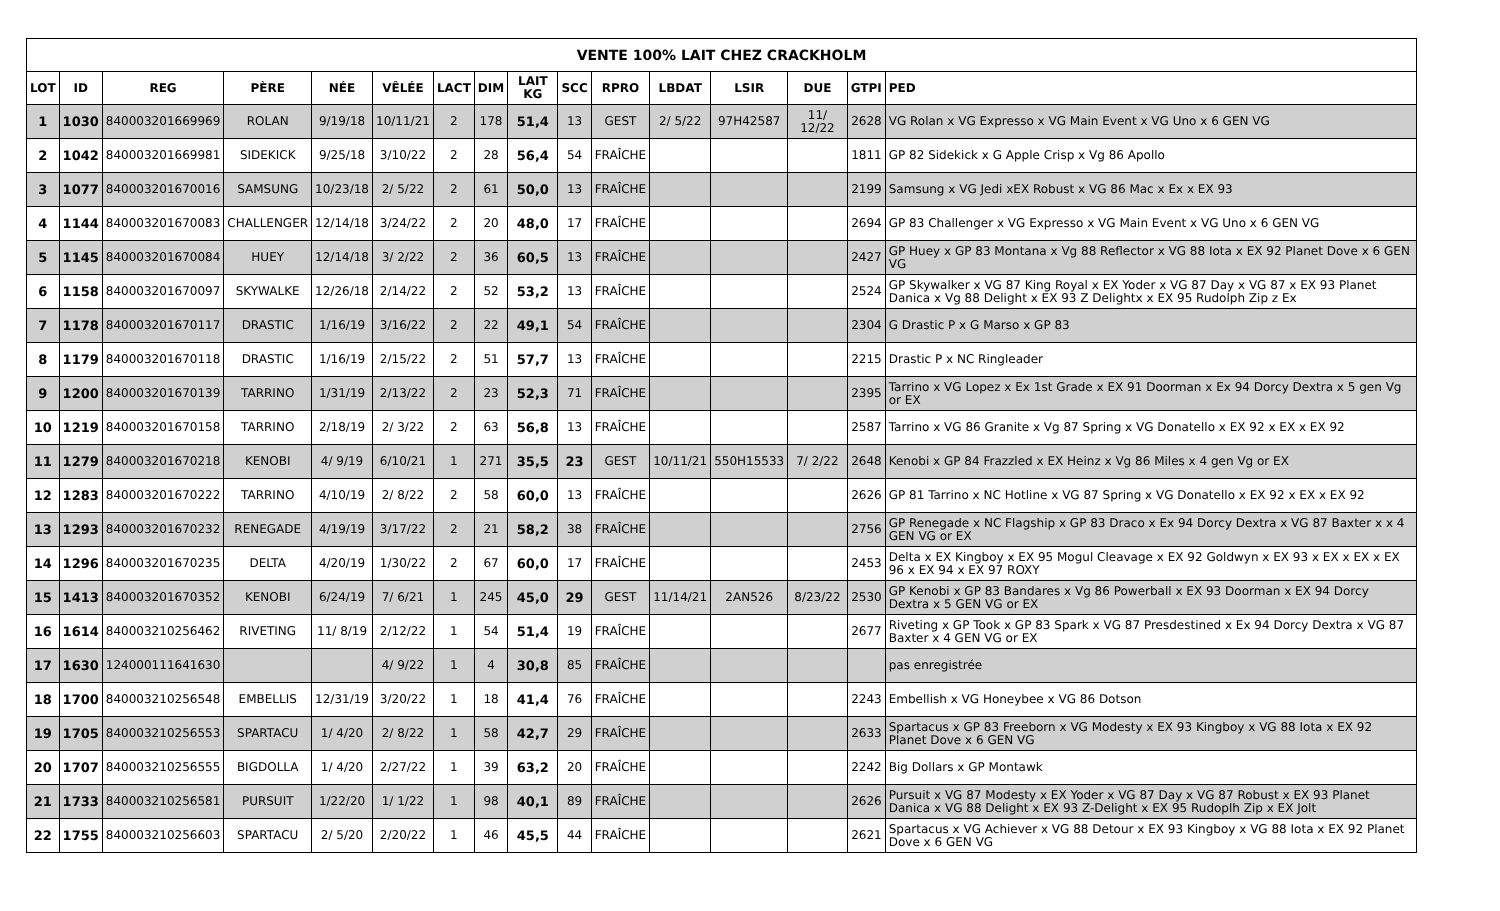| VENTE 100% LAIT CHEZ CRACKHOLM | | | | | | | | | | | | | | | |
| --- | --- | --- | --- | --- | --- | --- | --- | --- | --- | --- | --- | --- | --- | --- | --- |
| LOT | ID | REG | PÈRE | NÉE | VÊLÉE | LACT | DIM | LAIT KG | SCC | RPRO | LBDAT | LSIR | DUE | GTPI | PED |
| 1 | 1030 | 840003201669969 | ROLAN | 9/19/18 | 10/11/21 | 2 | 178 | 51,4 | 13 | GEST | 2/ 5/22 | 97H42587 | 11/ 12/22 | 2628 | VG Rolan x VG Expresso x VG Main Event x VG Uno x 6 GEN VG |
| 2 | 1042 | 840003201669981 | SIDEKICK | 9/25/18 | 3/10/22 | 2 | 28 | 56,4 | 54 | FRAÎCHE | | | | 1811 | GP 82 Sidekick x G Apple Crisp x Vg 86 Apollo |
| 3 | 1077 | 840003201670016 | SAMSUNG | 10/23/18 | 2/ 5/22 | 2 | 61 | 50,0 | 13 | FRAÎCHE | | | | 2199 | Samsung x VG Jedi xEX Robust x VG 86 Mac x Ex x EX 93 |
| 4 | 1144 | 840003201670083 | CHALLENGER | 12/14/18 | 3/24/22 | 2 | 20 | 48,0 | 17 | FRAÎCHE | | | | 2694 | GP 83 Challenger x VG Expresso x VG Main Event x VG Uno x 6 GEN VG |
| 5 | 1145 | 840003201670084 | HUEY | 12/14/18 | 3/ 2/22 | 2 | 36 | 60,5 | 13 | FRAÎCHE | | | | 2427 | GP Huey x GP 83 Montana x Vg 88 Reflector x VG 88 Iota x EX 92 Planet Dove x 6 GEN VG |
| 6 | 1158 | 840003201670097 | SKYWALKE | 12/26/18 | 2/14/22 | 2 | 52 | 53,2 | 13 | FRAÎCHE | | | | 2524 | GP Skywalker x VG 87 King Royal x EX Yoder x VG 87 Day x VG 87 x EX 93 Planet Danica x Vg 88 Delight x EX 93 Z Delightx x EX 95 Rudolph Zip z Ex |
| 7 | 1178 | 840003201670117 | DRASTIC | 1/16/19 | 3/16/22 | 2 | 22 | 49,1 | 54 | FRAÎCHE | | | | 2304 | G Drastic P x G Marso x GP 83 |
| 8 | 1179 | 840003201670118 | DRASTIC | 1/16/19 | 2/15/22 | 2 | 51 | 57,7 | 13 | FRAÎCHE | | | | 2215 | Drastic P x NC Ringleader |
| 9 | 1200 | 840003201670139 | TARRINO | 1/31/19 | 2/13/22 | 2 | 23 | 52,3 | 71 | FRAÎCHE | | | | 2395 | Tarrino x VG Lopez x Ex 1st Grade x EX 91 Doorman x Ex 94 Dorcy Dextra x 5 gen Vg or EX |
| 10 | 1219 | 840003201670158 | TARRINO | 2/18/19 | 2/ 3/22 | 2 | 63 | 56,8 | 13 | FRAÎCHE | | | | 2587 | Tarrino x VG 86 Granite x Vg 87 Spring x VG Donatello x EX 92 x EX x EX 92 |
| 11 | 1279 | 840003201670218 | KENOBI | 4/ 9/19 | 6/10/21 | 1 | 271 | 35,5 | 23 | GEST | 10/11/21 | 550H15533 | 7/ 2/22 | 2648 | Kenobi x GP 84 Frazzled x EX Heinz x Vg 86 Miles x 4 gen Vg or EX |
| 12 | 1283 | 840003201670222 | TARRINO | 4/10/19 | 2/ 8/22 | 2 | 58 | 60,0 | 13 | FRAÎCHE | | | | 2626 | GP 81 Tarrino x NC Hotline x VG 87 Spring x VG Donatello x EX 92 x EX x EX 92 |
| 13 | 1293 | 840003201670232 | RENEGADE | 4/19/19 | 3/17/22 | 2 | 21 | 58,2 | 38 | FRAÎCHE | | | | 2756 | GP Renegade x NC Flagship x GP 83 Draco x Ex 94 Dorcy Dextra x VG 87 Baxter x x 4 GEN VG or EX |
| 14 | 1296 | 840003201670235 | DELTA | 4/20/19 | 1/30/22 | 2 | 67 | 60,0 | 17 | FRAÎCHE | | | | 2453 | Delta x EX Kingboy x EX 95 Mogul Cleavage x EX 92 Goldwyn x EX 93 x EX x EX x EX 96 x EX 94 x EX 97 ROXY |
| 15 | 1413 | 840003201670352 | KENOBI | 6/24/19 | 7/ 6/21 | 1 | 245 | 45,0 | 29 | GEST | 11/14/21 | 2AN526 | 8/23/22 | 2530 | GP Kenobi x GP 83 Bandares x Vg 86 Powerball x EX 93 Doorman x EX 94 Dorcy Dextra x 5 GEN VG or EX |
| 16 | 1614 | 840003210256462 | RIVETING | 11/ 8/19 | 2/12/22 | 1 | 54 | 51,4 | 19 | FRAÎCHE | | | | 2677 | Riveting x GP Took x GP 83 Spark x VG 87 Presdestined x Ex 94 Dorcy Dextra x VG 87 Baxter x 4 GEN VG or EX |
| 17 | 1630 | 124000111641630 | | | 4/ 9/22 | 1 | 4 | 30,8 | 85 | FRAÎCHE | | | | | pas enregistrée |
| 18 | 1700 | 840003210256548 | EMBELLIS | 12/31/19 | 3/20/22 | 1 | 18 | 41,4 | 76 | FRAÎCHE | | | | 2243 | Embellish x VG Honeybee x VG 86 Dotson |
| 19 | 1705 | 840003210256553 | SPARTACU | 1/ 4/20 | 2/ 8/22 | 1 | 58 | 42,7 | 29 | FRAÎCHE | | | | 2633 | Spartacus x GP 83 Freeborn x VG Modesty x EX 93 Kingboy x VG 88 Iota x EX 92 Planet Dove x 6 GEN VG |
| 20 | 1707 | 840003210256555 | BIGDOLLA | 1/ 4/20 | 2/27/22 | 1 | 39 | 63,2 | 20 | FRAÎCHE | | | | 2242 | Big Dollars x GP Montawk |
| 21 | 1733 | 840003210256581 | PURSUIT | 1/22/20 | 1/ 1/22 | 1 | 98 | 40,1 | 89 | FRAÎCHE | | | | 2626 | Pursuit x VG 87 Modesty x EX Yoder x VG 87 Day x VG 87 Robust x EX 93 Planet Danica x VG 88 Delight x EX 93 Z-Delight x EX 95 Rudoplh Zip x EX Jolt |
| 22 | 1755 | 840003210256603 | SPARTACU | 2/ 5/20 | 2/20/22 | 1 | 46 | 45,5 | 44 | FRAÎCHE | | | | 2621 | Spartacus x VG Achiever x VG 88 Detour x EX 93 Kingboy x VG 88 Iota x EX 92 Planet Dove x 6 GEN VG |